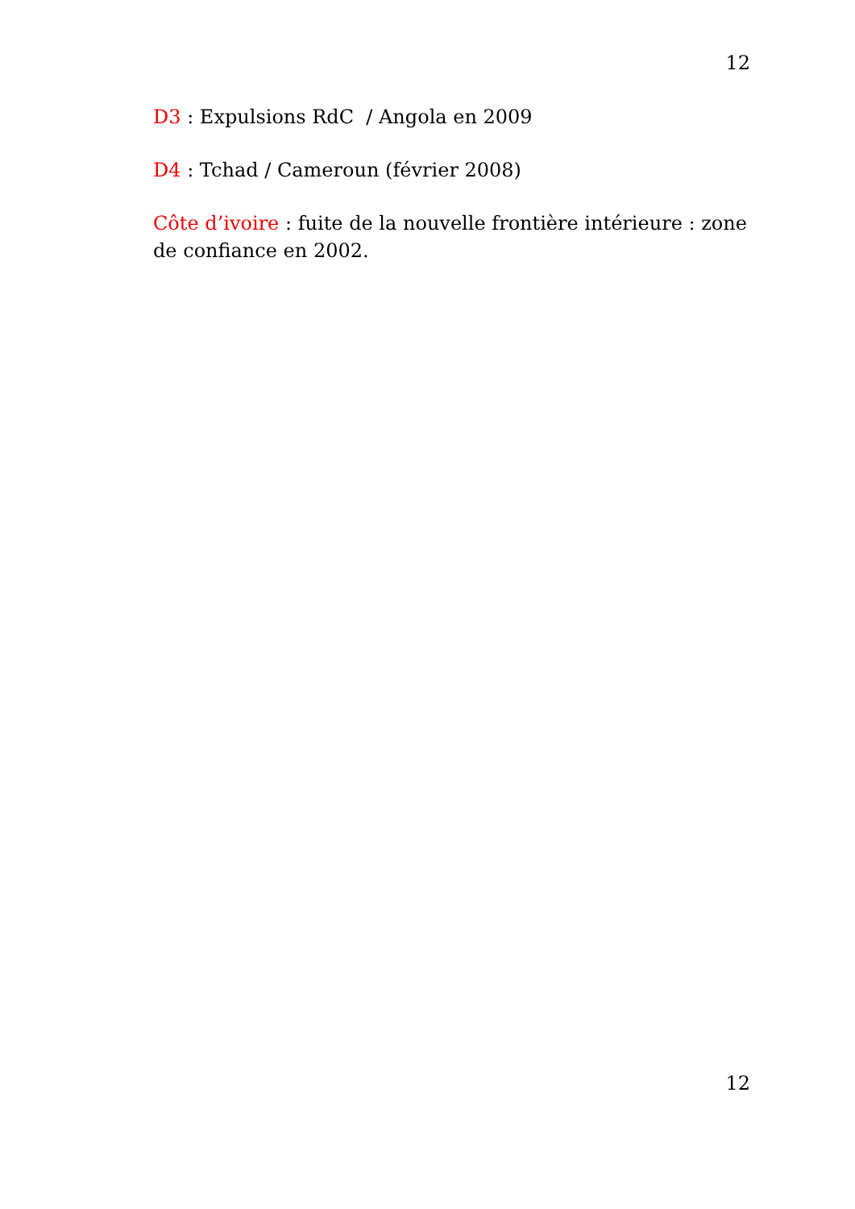12
D3 : Expulsions RdC / Angola en 2009
D4 : Tchad / Cameroun (février 2008)
Côte d’ivoire : fuite de la nouvelle frontière intérieure : zone de confiance en 2002.
12